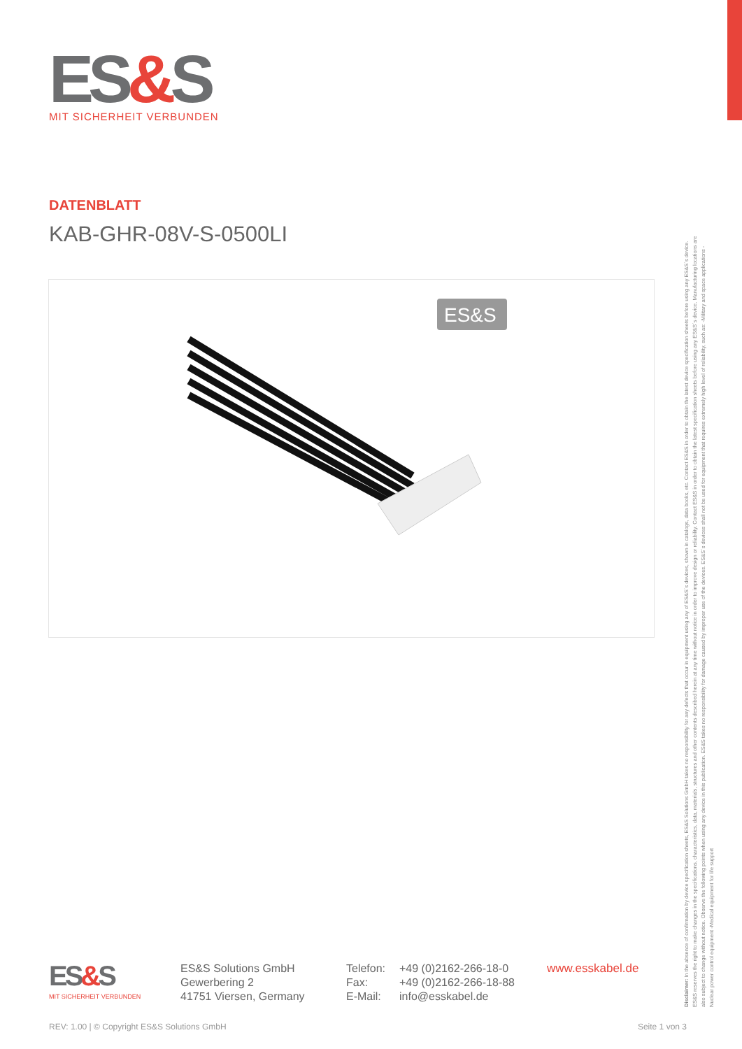ES&S
MIT SICHERHEIT VERBUNDEN
DATENBLATT
KAB-GHR-08V-S-0500LI
ES&S
Disclaimer: In the absence of confirmation by device specification sheets, ES&S Solutions GmbH takes no responsibility for any defects that occur in equipment using any of ES&S´s devices, shown in catalogs, data books, etc. Contact ES&S in order to obtain the latest device specification sheets before using any ES&S´s device. ES&S reserves the right to make changes in the specifications, characteristics, data, materials, structures and other contents described herein at any time without notice in order to improve design or reliability. Contact ES&S in order to obtain the latest specification sheets before using any ES&S´s device. Manufacturing locations are also subject to change without notice. Observe the following points when using any device in this publication. ES&S takes no responsibility for damage caused by improper use of the devices. ES&S´s devices shall not be used for equipment that requires extremely high level of reliability, such as: -Military and space applications -Nuclear power control equipment -Medical equipment for life support
ES&S
MIT SICHERHEIT VERBUNDEN
ES&S Solutions GmbH
Gewerbering 2
41751 Viersen, Germany
Telefon:
Fax:
E-Mail:
+49 (0)2162-266-18-0
+49 (0)2162-266-18-88
info@esskabel.de
www.esskabel.de
REV: 1.00 | © Copyright ES&S Solutions GmbH Seite 1 von 3